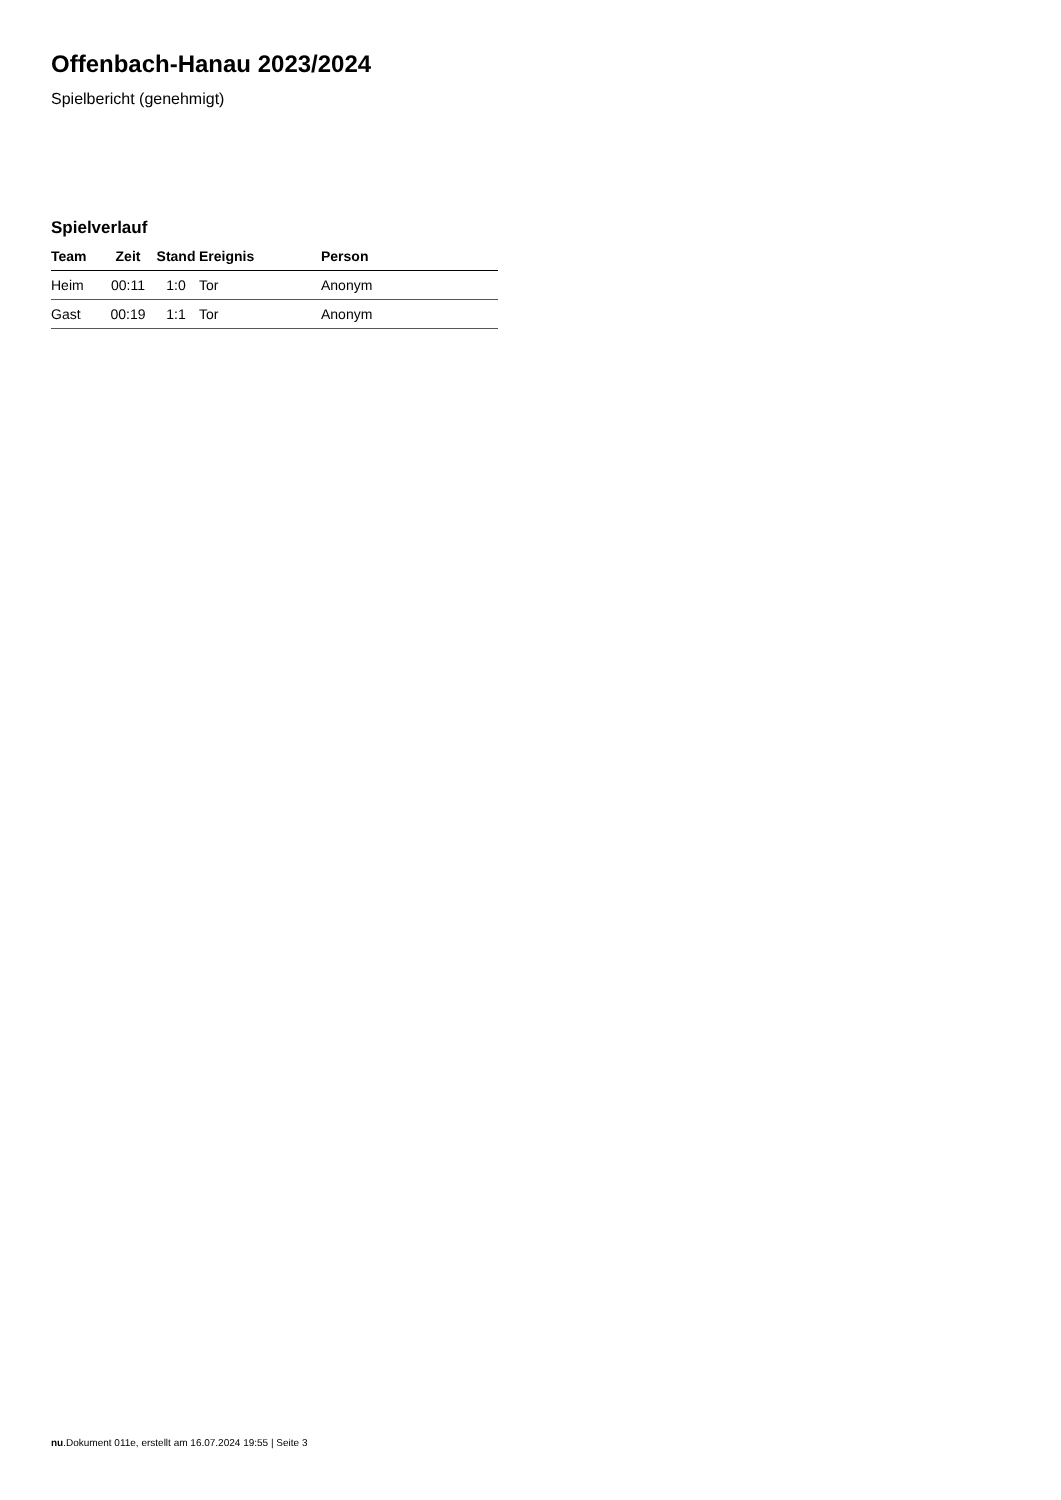Offenbach-Hanau 2023/2024
Spielbericht (genehmigt)
Spielverlauf
| Team | Zeit | Stand | Ereignis | Person |
| --- | --- | --- | --- | --- |
| Heim | 00:11 | 1:0 | Tor | Anonym |
| Gast | 00:19 | 1:1 | Tor | Anonym |
nu.Dokument 011e, erstellt am 16.07.2024 19:55 | Seite 3